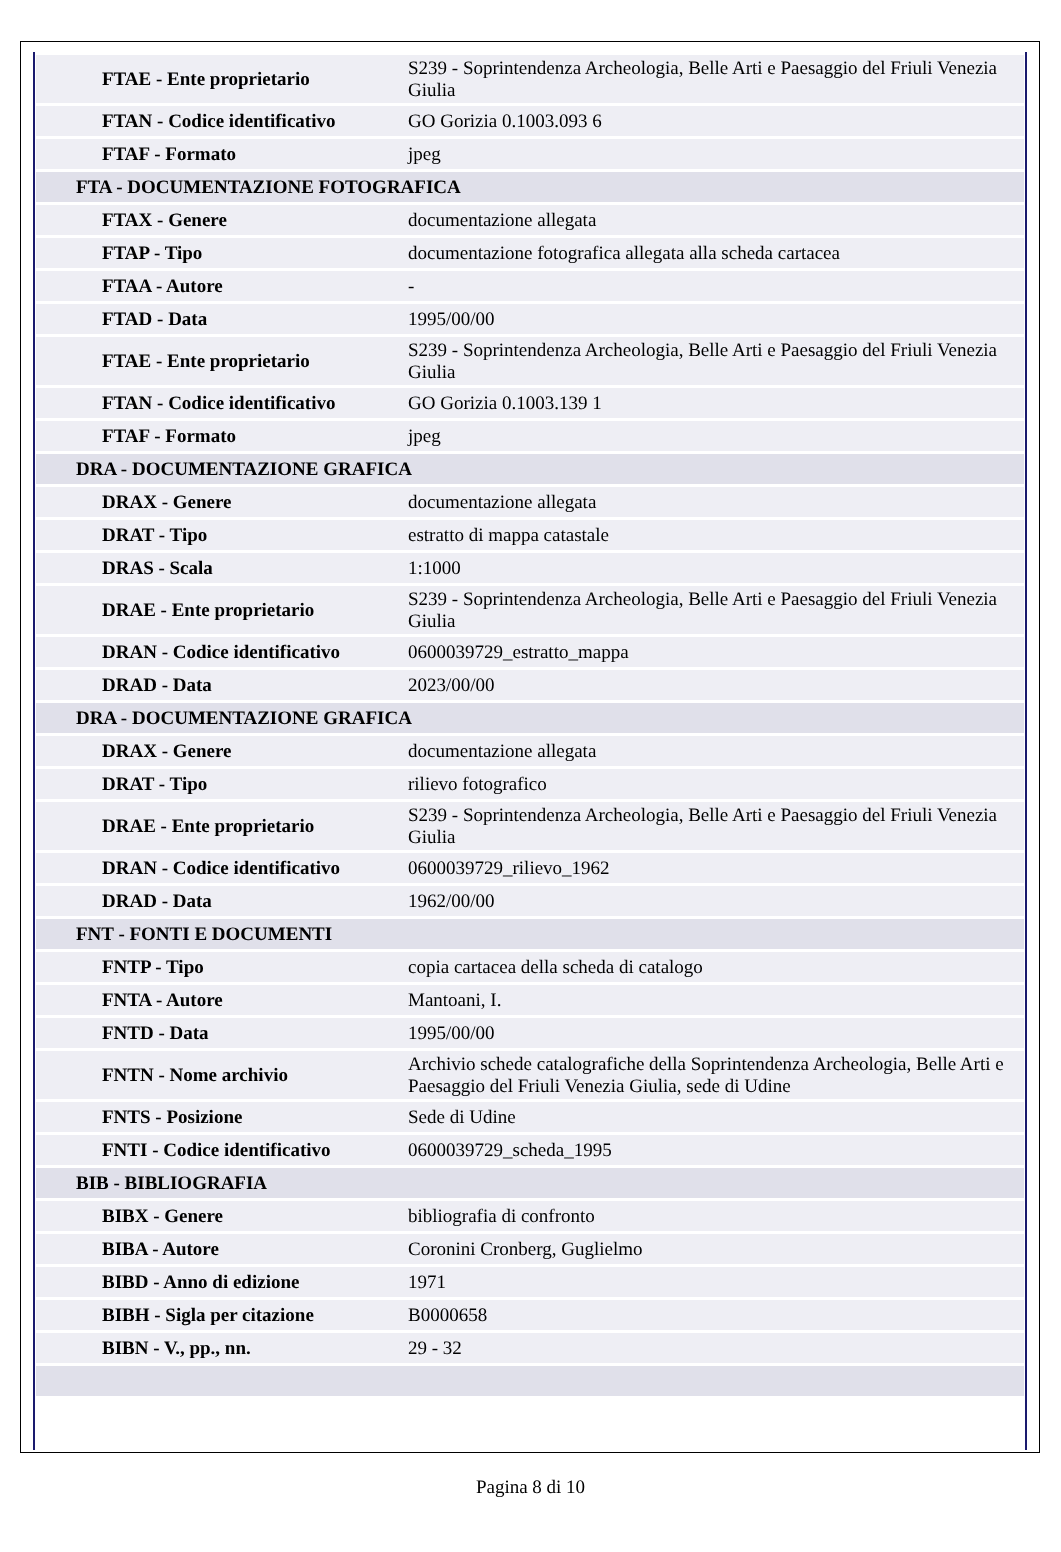| FTAE - Ente proprietario | S239 - Soprintendenza Archeologia, Belle Arti e Paesaggio del Friuli Venezia Giulia |
| FTAN - Codice identificativo | GO Gorizia 0.1003.093 6 |
| FTAF - Formato | jpeg |
| FTA - DOCUMENTAZIONE FOTOGRAFICA | |
| FTAX - Genere | documentazione allegata |
| FTAP - Tipo | documentazione fotografica allegata alla scheda cartacea |
| FTAA - Autore | - |
| FTAD - Data | 1995/00/00 |
| FTAE - Ente proprietario | S239 - Soprintendenza Archeologia, Belle Arti e Paesaggio del Friuli Venezia Giulia |
| FTAN - Codice identificativo | GO Gorizia 0.1003.139 1 |
| FTAF - Formato | jpeg |
| DRA - DOCUMENTAZIONE GRAFICA | |
| DRAX - Genere | documentazione allegata |
| DRAT - Tipo | estratto di mappa catastale |
| DRAS - Scala | 1:1000 |
| DRAE - Ente proprietario | S239 - Soprintendenza Archeologia, Belle Arti e Paesaggio del Friuli Venezia Giulia |
| DRAN - Codice identificativo | 0600039729_estratto_mappa |
| DRAD - Data | 2023/00/00 |
| DRA - DOCUMENTAZIONE GRAFICA | |
| DRAX - Genere | documentazione allegata |
| DRAT - Tipo | rilievo fotografico |
| DRAE - Ente proprietario | S239 - Soprintendenza Archeologia, Belle Arti e Paesaggio del Friuli Venezia Giulia |
| DRAN - Codice identificativo | 0600039729_rilievo_1962 |
| DRAD - Data | 1962/00/00 |
| FNT - FONTI E DOCUMENTI | |
| FNTP - Tipo | copia cartacea della scheda di catalogo |
| FNTA - Autore | Mantoani, I. |
| FNTD - Data | 1995/00/00 |
| FNTN - Nome archivio | Archivio schede catalografiche della Soprintendenza Archeologia, Belle Arti e Paesaggio del Friuli Venezia Giulia, sede di Udine |
| FNTS - Posizione | Sede di Udine |
| FNTI - Codice identificativo | 0600039729_scheda_1995 |
| BIB - BIBLIOGRAFIA | |
| BIBX - Genere | bibliografia di confronto |
| BIBA - Autore | Coronini Cronberg, Guglielmo |
| BIBD - Anno di edizione | 1971 |
| BIBH - Sigla per citazione | B0000658 |
| BIBN - V., pp., nn. | 29 - 32 |
Pagina 8 di 10